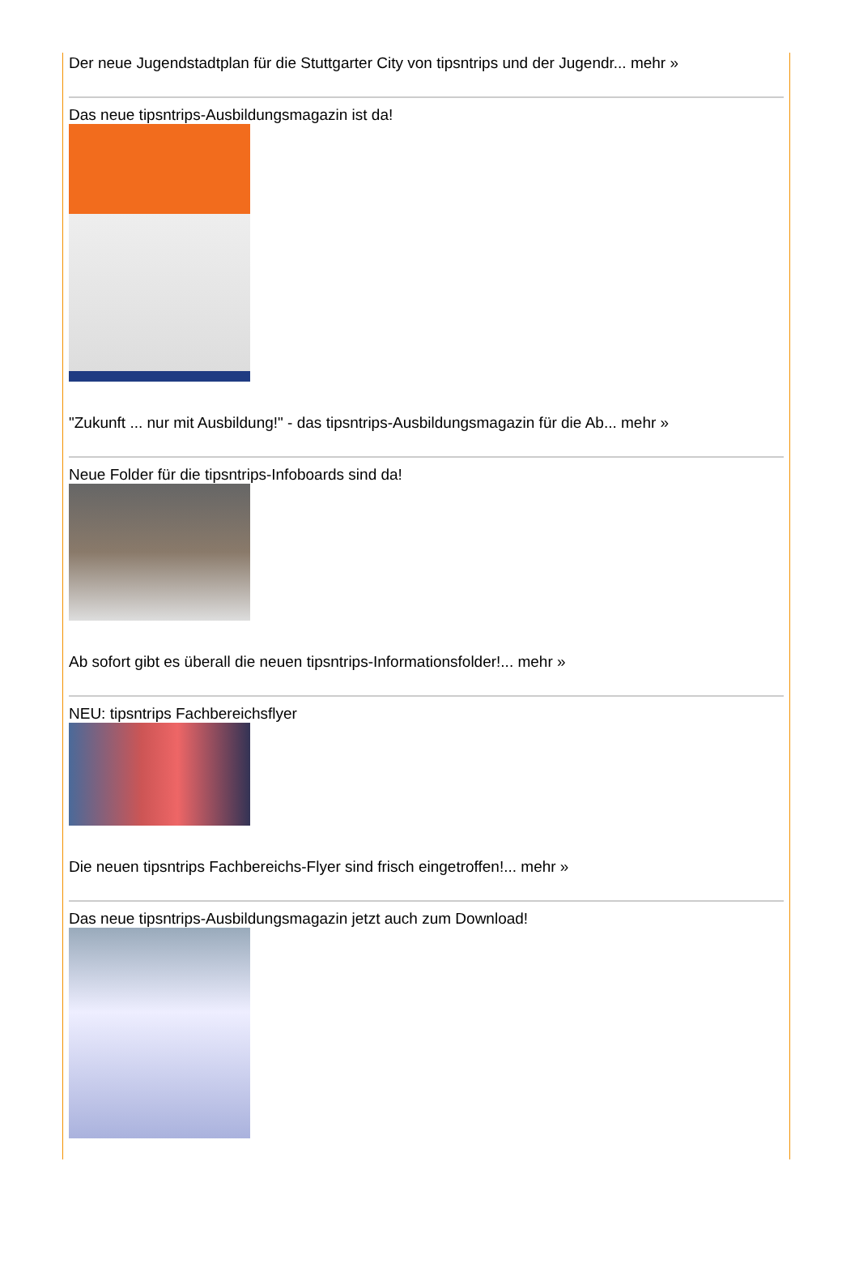Der neue Jugendstadtplan für die Stuttgarter City von tipsntrips und der Jugendr... mehr »
Das neue tipsntrips-Ausbildungsmagazin ist da!
"Zukunft ... nur mit Ausbildung!" - das tipsntrips-Ausbildungsmagazin für die Ab... mehr »
Neue Folder für die tipsntrips-Infoboards sind da!
Ab sofort gibt es überall die neuen tipsntrips-Informationsfolder!... mehr »
NEU: tipsntrips Fachbereichsflyer
Die neuen tipsntrips Fachbereichs-Flyer sind frisch eingetroffen!... mehr »
Das neue tipsntrips-Ausbildungsmagazin jetzt auch zum Download!